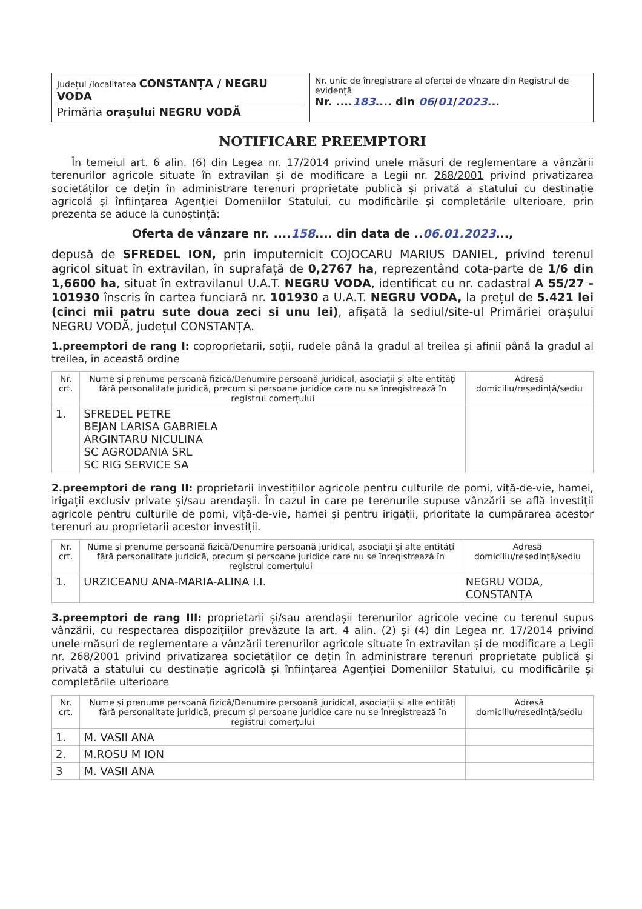Județul /localitatea CONSTANȚA / NEGRU VODA
Primăria orașului NEGRU VODĂ
Nr. unic de înregistrare al ofertei de vînzare din Registrul de evidență
Nr. ....183.... din 06/01/2023...
NOTIFICARE PREEMPTORI
În temeiul art. 6 alin. (6) din Legea nr. 17/2014 privind unele măsuri de reglementare a vânzării terenurilor agricole situate în extravilan și de modificare a Legii nr. 268/2001 privind privatizarea societăților ce dețin în administrare terenuri proprietate publică și privată a statului cu destinație agricolă și înființarea Agenției Domeniilor Statului, cu modificările și completările ulterioare, prin prezenta se aduce la cunoștință:
Oferta de vânzare nr. ....158.... din data de ..06.01.2023...,
depusă de SFREDEL ION, prin imputernicit COJOCARU MARIUS DANIEL, privind terenul agricol situat în extravilan, în suprafață de 0,2767 ha, reprezentând cota-parte de 1/6 din 1,6600 ha, situat în extravilanul U.A.T. NEGRU VODA, identificat cu nr. cadastral A 55/27 - 101930 înscris în cartea funciară nr. 101930 a U.A.T. NEGRU VODA, la prețul de 5.421 lei (cinci mii patru sute doua zeci si unu lei), afișată la sediul/site-ul Primăriei orașului NEGRU VODĂ, județul CONSTANȚA.
1.preemptori de rang I: coproprietarii, soții, rudele până la gradul al treilea și afinii până la gradul al treilea, în această ordine
| Nr. crt. | Nume și prenume persoană fizică/Denumire persoană juridical, asociații și alte entități fără personalitate juridică, precum și persoane juridice care nu se înregistrează în registrul comerțului | Adresă domiciliu/reședință/sediu |
| --- | --- | --- |
| 1. | SFREDEL PETRE BEJAN LARISA GABRIELA ARGINTARU NICULINA SC AGRODANIA SRL SC RIG SERVICE SA | |
2.preemptori de rang II: proprietarii investițiilor agricole pentru culturile de pomi, viță-de-vie, hamei, irigații exclusiv private și/sau arendașii. În cazul în care pe terenurile supuse vânzării se află investiții agricole pentru culturile de pomi, viță-de-vie, hamei și pentru irigații, prioritate la cumpărarea acestor terenuri au proprietarii acestor investiții.
| Nr. crt. | Nume și prenume persoană fizică/Denumire persoană juridical, asociații și alte entități fără personalitate juridică, precum și persoane juridice care nu se înregistrează în registrul comerțului | Adresă domiciliu/reședință/sediu |
| --- | --- | --- |
| 1. | URZICEANU ANA-MARIA-ALINA I.I. | NEGRU VODA, CONSTANȚA |
3.preemptori de rang III: proprietarii și/sau arendașii terenurilor agricole vecine cu terenul supus vânzării, cu respectarea dispozițiilor prevăzute la art. 4 alin. (2) și (4) din Legea nr. 17/2014 privind unele măsuri de reglementare a vânzării terenurilor agricole situate în extravilan și de modificare a Legii nr. 268/2001 privind privatizarea societăților ce dețin în administrare terenuri proprietate publică și privată a statului cu destinație agricolă și înființarea Agenției Domeniilor Statului, cu modificările și completările ulterioare
| Nr. crt. | Nume și prenume persoană fizică/Denumire persoană juridical, asociații și alte entități fără personalitate juridică, precum și persoane juridice care nu se înregistrează în registrul comerțului | Adresă domiciliu/reședință/sediu |
| --- | --- | --- |
| 1. | M. VASII ANA | |
| 2. | M.ROSU M ION | |
| 3 | M. VASII ANA | |